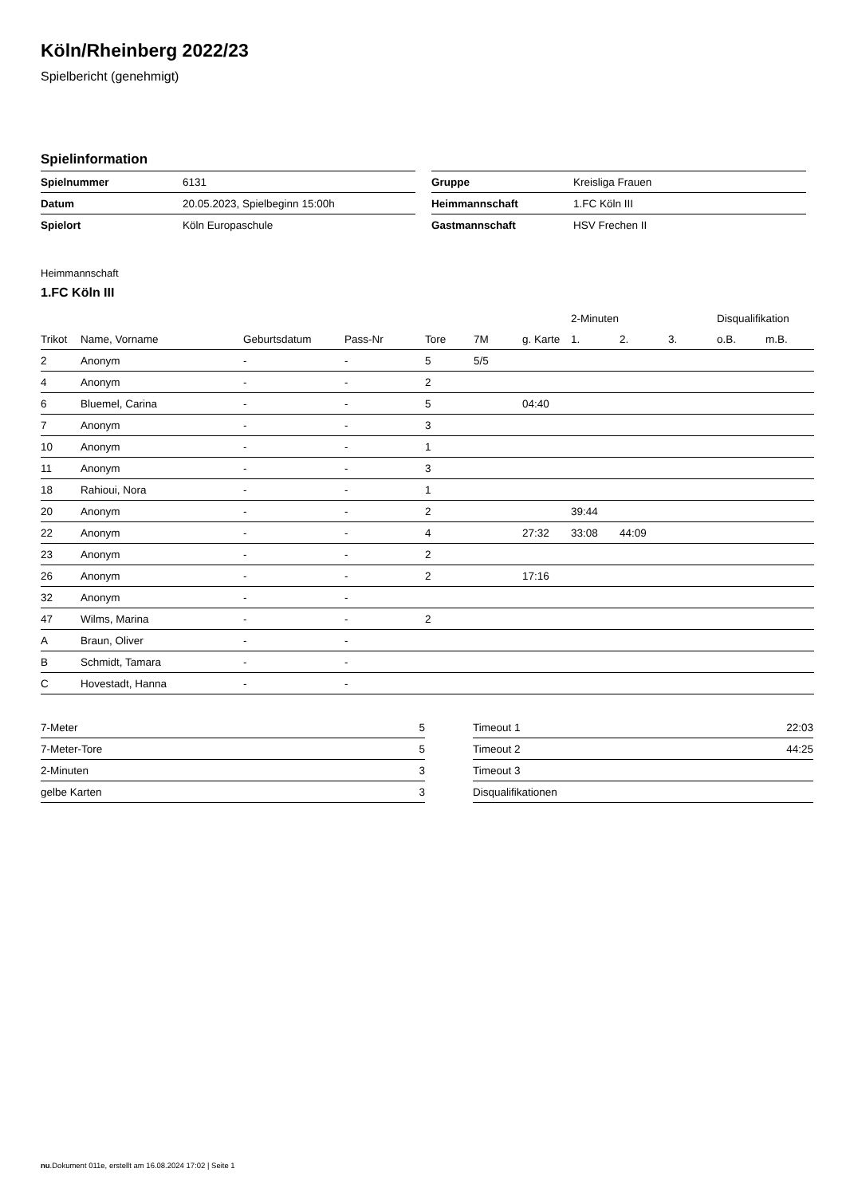Köln/Rheinberg 2022/23
Spielbericht (genehmigt)
Spielinformation
| Spielnummer | 6131 |
| Datum | 20.05.2023, Spielbeginn 15:00h |
| Spielort | Köln Europaschule |
| Gruppe | Kreisliga Frauen |
| Heimmannschaft | 1.FC Köln III |
| Gastmannschaft | HSV Frechen II |
Heimmannschaft
1.FC Köln III
| | | | | | | | 2-Minuten | | | Disqualifikation | |
| --- | --- | --- | --- | --- | --- | --- | --- | --- | --- | --- | --- |
| Trikot | Name, Vorname | Geburtsdatum | Pass-Nr | Tore | 7M | g. Karte | 1. | 2. | 3. | o.B. | m.B. |
| 2 | Anonym | - | - | 5 | 5/5 | | | | | | |
| 4 | Anonym | - | - | 2 | | | | | | | |
| 6 | Bluemel, Carina | - | - | 5 | | 04:40 | | | | | |
| 7 | Anonym | - | - | 3 | | | | | | | |
| 10 | Anonym | - | - | 1 | | | | | | | |
| 11 | Anonym | - | - | 3 | | | | | | | |
| 18 | Rahioui, Nora | - | - | 1 | | | | | | | |
| 20 | Anonym | - | - | 2 | | | 39:44 | | | | |
| 22 | Anonym | - | - | 4 | | 27:32 | 33:08 | 44:09 | | | |
| 23 | Anonym | - | - | 2 | | | | | | | |
| 26 | Anonym | - | - | 2 | | 17:16 | | | | | |
| 32 | Anonym | - | - | | | | | | | | |
| 47 | Wilms, Marina | - | - | 2 | | | | | | | |
| A | Braun, Oliver | - | - | | | | | | | | |
| B | Schmidt, Tamara | - | - | | | | | | | | |
| C | Hovestadt, Hanna | - | - | | | | | | | | |
| 7-Meter | 5 |
| 7-Meter-Tore | 5 |
| 2-Minuten | 3 |
| gelbe Karten | 3 |
| Timeout 1 | 22:03 |
| Timeout 2 | 44:25 |
| Timeout 3 | |
| Disqualifikationen | |
nu.Dokument 011e, erstellt am 16.08.2024 17:02 | Seite 1